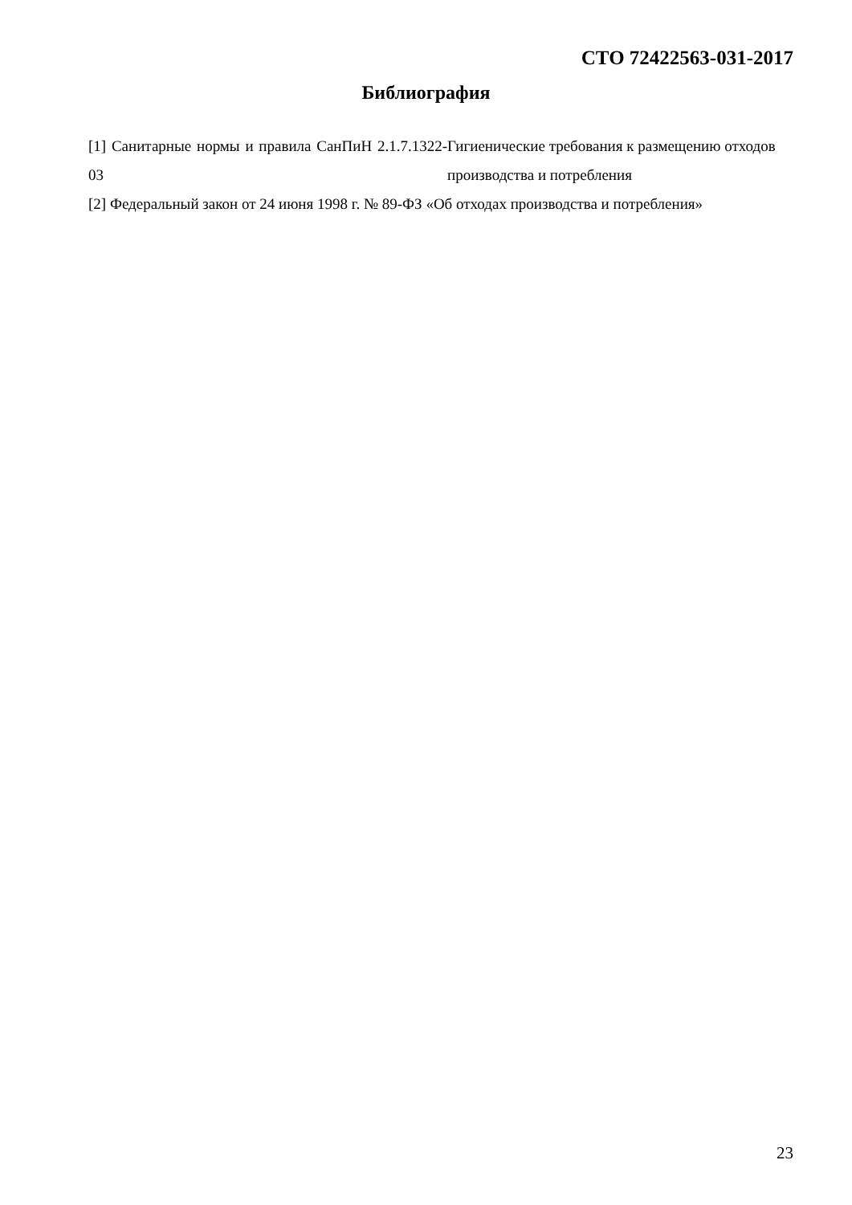СТО 72422563-031-2017
Библиография
[1] Санитарные нормы и правила СанПиН 2.1.7.1322-03
Гигиенические требования к размещению отходов производства и потребления
[2] Федеральный закон от 24 июня 1998 г. № 89-ФЗ «Об отходах производства и потребления»
23